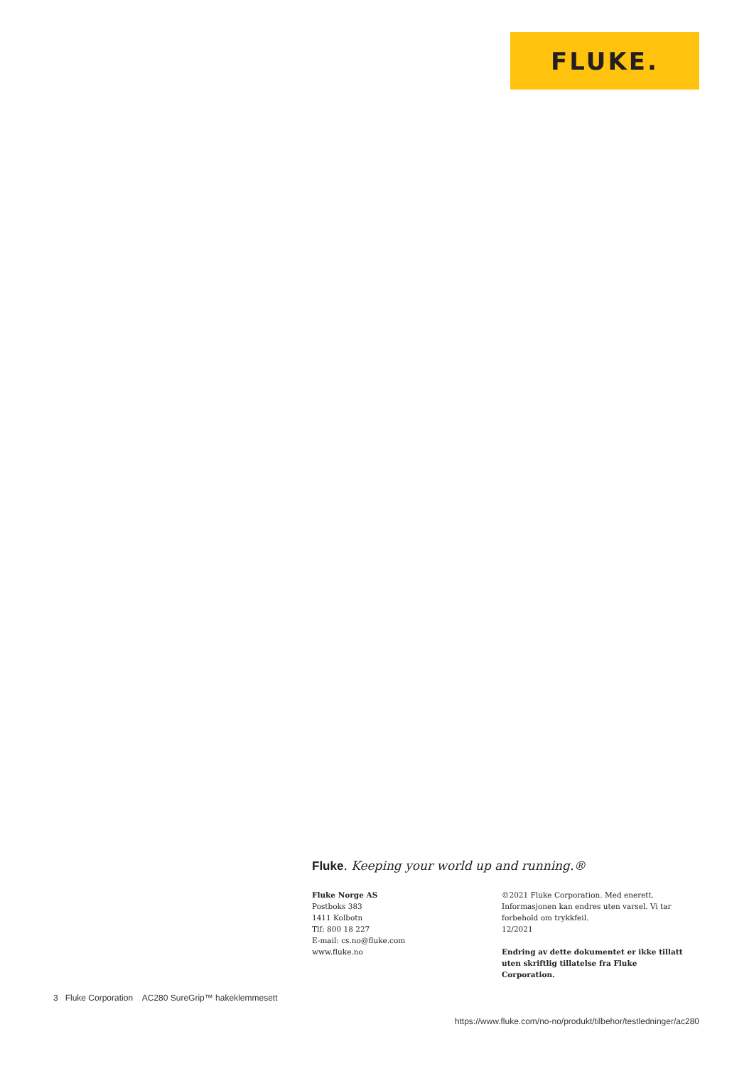FLUKE.
Fluke. Keeping your world up and running.®
Fluke Norge AS
Postboks 383
1411 Kolbotn
Tlf: 800 18 227
E-mail: cs.no@fluke.com
www.fluke.no
©2021 Fluke Corporation. Med enerett. Informasjonen kan endres uten varsel. Vi tar forbehold om trykkfeil.
12/2021
Endring av dette dokumentet er ikke tillatt uten skriftlig tillatelse fra Fluke Corporation.
3 Fluke Corporation AC280 SureGrip™ hakeklemmesett
https://www.fluke.com/no-no/produkt/tilbehor/testledninger/ac280